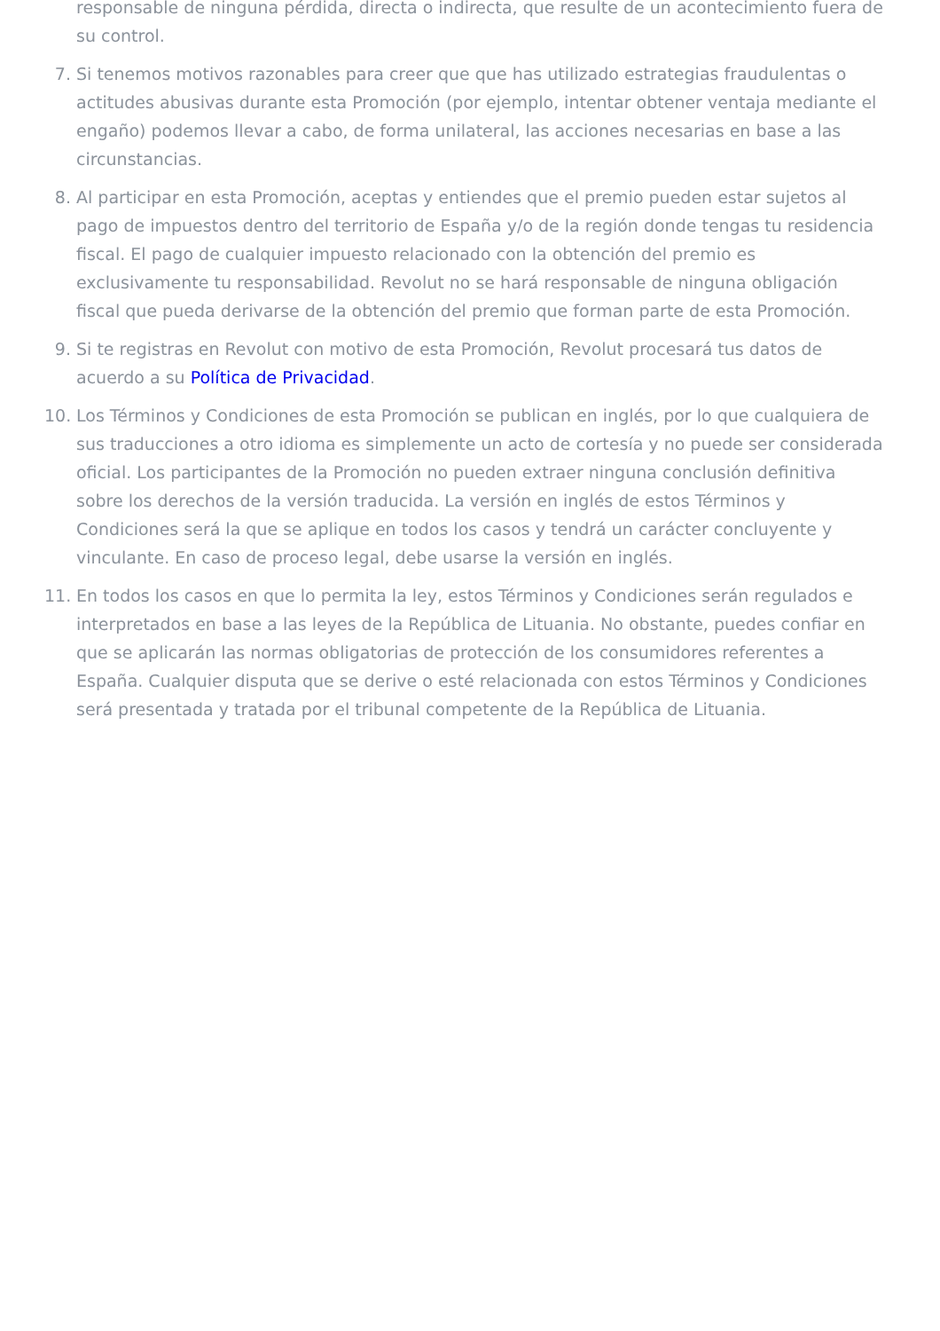responsable de ninguna pérdida, directa o indirecta, que resulte de un acontecimiento fuera de su control.
7. Si tenemos motivos razonables para creer que que has utilizado estrategias fraudulentas o actitudes abusivas durante esta Promoción (por ejemplo, intentar obtener ventaja mediante el engaño) podemos llevar a cabo, de forma unilateral, las acciones necesarias en base a las circunstancias.
8. Al participar en esta Promoción, aceptas y entiendes que el premio pueden estar sujetos al pago de impuestos dentro del territorio de España y/o de la región donde tengas tu residencia fiscal. El pago de cualquier impuesto relacionado con la obtención del premio es exclusivamente tu responsabilidad. Revolut no se hará responsable de ninguna obligación fiscal que pueda derivarse de la obtención del premio que forman parte de esta Promoción.
9. Si te registras en Revolut con motivo de esta Promoción, Revolut procesará tus datos de acuerdo a su Política de Privacidad.
10. Los Términos y Condiciones de esta Promoción se publican en inglés, por lo que cualquiera de sus traducciones a otro idioma es simplemente un acto de cortesía y no puede ser considerada oficial. Los participantes de la Promoción no pueden extraer ninguna conclusión definitiva sobre los derechos de la versión traducida. La versión en inglés de estos Términos y Condiciones será la que se aplique en todos los casos y tendrá un carácter concluyente y vinculante. En caso de proceso legal, debe usarse la versión en inglés.
11. En todos los casos en que lo permita la ley, estos Términos y Condiciones serán regulados e interpretados en base a las leyes de la República de Lituania. No obstante, puedes confiar en que se aplicarán las normas obligatorias de protección de los consumidores referentes a España. Cualquier disputa que se derive o esté relacionada con estos Términos y Condiciones será presentada y tratada por el tribunal competente de la República de Lituania.